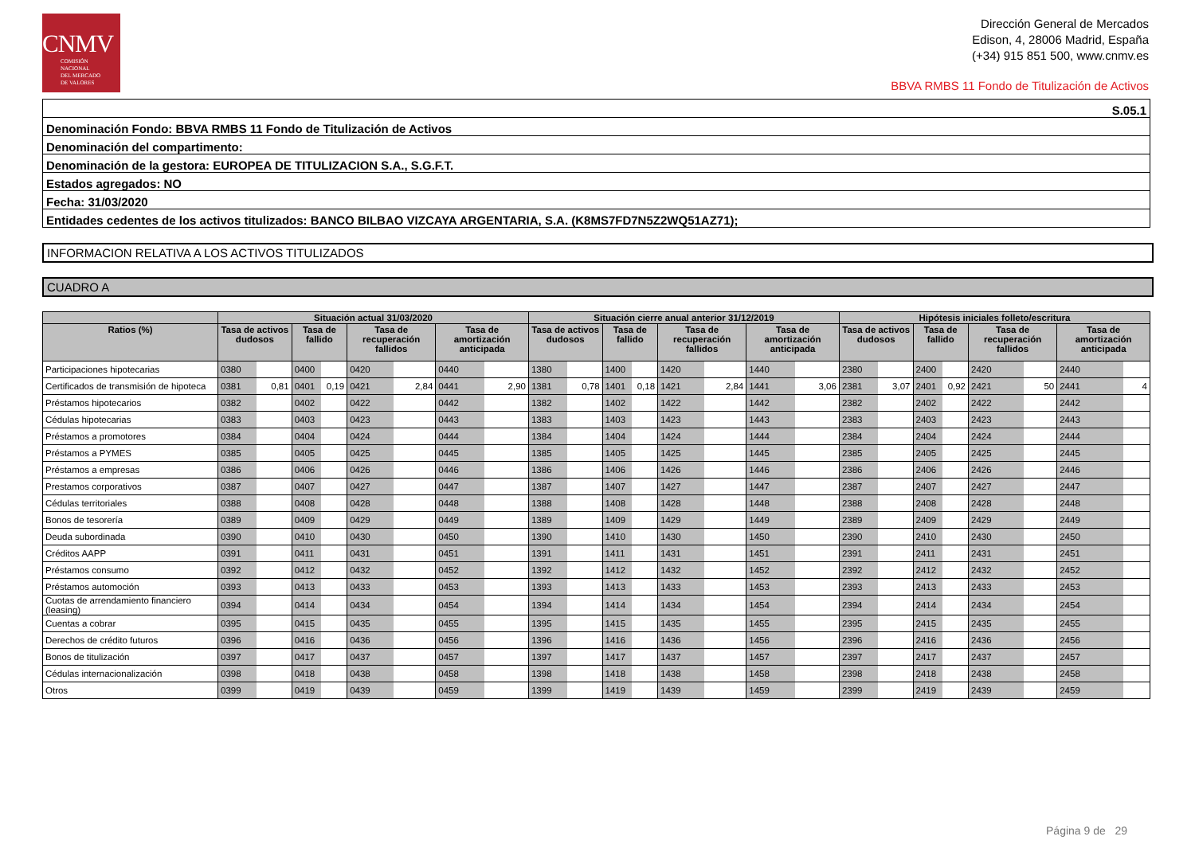CNMV
COMISIÓN
NACIONAL
DEL MERCADO
DE VALORES
Dirección General de Mercados
Edison, 4, 28006 Madrid, España
(+34) 915 851 500, www.cnmv.es
BBVA RMBS 11 Fondo de Titulización de Activos
| S.05.1 |
| Denominación Fondo: BBVA RMBS 11 Fondo de Titulización de Activos |
| Denominación del compartimento: |
| Denominación de la gestora: EUROPEA DE TITULIZACION S.A., S.G.F.T. |
| Estados agregados: NO |
| Fecha: 31/03/2020 |
| Entidades cedentes de los activos titulizados: BANCO BILBAO VIZCAYA ARGENTARIA, S.A. (K8MS7FD7N5Z2WQ51AZ71); |
INFORMACION RELATIVA A LOS ACTIVOS TITULIZADOS
CUADRO A
| | Situación actual 31/03/2020 | | | | | | | | Situación cierre anual anterior 31/12/2019 | | | | | | | | Hipótesis iniciales folleto/escritura | | | | | | | |
| --- | --- | --- | --- | --- | --- | --- | --- | --- | --- | --- | --- | --- | --- | --- | --- | --- | --- | --- | --- | --- | --- | --- | --- | --- |
| Ratios (%) | Tasa de activos dudosos | | Tasa de fallido | | Tasa de recuperación fallidos | | Tasa de amortización anticipada | | Tasa de activos dudosos | | Tasa de fallido | | Tasa de recuperación fallidos | | Tasa de amortización anticipada | | Tasa de activos dudosos | | Tasa de fallido | | Tasa de recuperación fallidos | | Tasa de amortización anticipada | |
| Participaciones hipotecarias | 0380 | | 0400 | | 0420 | | 0440 | | 1380 | | 1400 | | 1420 | | 1440 | | 2380 | | 2400 | | 2420 | | 2440 | |
| Certificados de transmisión de hipoteca | 0381 | 0,81 | 0401 | 0,19 | 0421 | 2,84 | 0441 | 2,90 | 1381 | 0,78 | 1401 | 0,18 | 1421 | 2,84 | 1441 | 3,06 | 2381 | 3,07 | 2401 | 0,92 | 2421 | 50 | 2441 | 4 |
| Préstamos hipotecarios | 0382 | | 0402 | | 0422 | | 0442 | | 1382 | | 1402 | | 1422 | | 1442 | | 2382 | | 2402 | | 2422 | | 2442 | |
| Cédulas hipotecarias | 0383 | | 0403 | | 0423 | | 0443 | | 1383 | | 1403 | | 1423 | | 1443 | | 2383 | | 2403 | | 2423 | | 2443 | |
| Préstamos a promotores | 0384 | | 0404 | | 0424 | | 0444 | | 1384 | | 1404 | | 1424 | | 1444 | | 2384 | | 2404 | | 2424 | | 2444 | |
| Préstamos a PYMES | 0385 | | 0405 | | 0425 | | 0445 | | 1385 | | 1405 | | 1425 | | 1445 | | 2385 | | 2405 | | 2425 | | 2445 | |
| Préstamos a empresas | 0386 | | 0406 | | 0426 | | 0446 | | 1386 | | 1406 | | 1426 | | 1446 | | 2386 | | 2406 | | 2426 | | 2446 | |
| Prestamos corporativos | 0387 | | 0407 | | 0427 | | 0447 | | 1387 | | 1407 | | 1427 | | 1447 | | 2387 | | 2407 | | 2427 | | 2447 | |
| Cédulas territoriales | 0388 | | 0408 | | 0428 | | 0448 | | 1388 | | 1408 | | 1428 | | 1448 | | 2388 | | 2408 | | 2428 | | 2448 | |
| Bonos de tesorería | 0389 | | 0409 | | 0429 | | 0449 | | 1389 | | 1409 | | 1429 | | 1449 | | 2389 | | 2409 | | 2429 | | 2449 | |
| Deuda subordinada | 0390 | | 0410 | | 0430 | | 0450 | | 1390 | | 1410 | | 1430 | | 1450 | | 2390 | | 2410 | | 2430 | | 2450 | |
| Créditos AAPP | 0391 | | 0411 | | 0431 | | 0451 | | 1391 | | 1411 | | 1431 | | 1451 | | 2391 | | 2411 | | 2431 | | 2451 | |
| Préstamos consumo | 0392 | | 0412 | | 0432 | | 0452 | | 1392 | | 1412 | | 1432 | | 1452 | | 2392 | | 2412 | | 2432 | | 2452 | |
| Préstamos automoción | 0393 | | 0413 | | 0433 | | 0453 | | 1393 | | 1413 | | 1433 | | 1453 | | 2393 | | 2413 | | 2433 | | 2453 | |
| Cuotas de arrendamiento financiero (leasing) | 0394 | | 0414 | | 0434 | | 0454 | | 1394 | | 1414 | | 1434 | | 1454 | | 2394 | | 2414 | | 2434 | | 2454 | |
| Cuentas a cobrar | 0395 | | 0415 | | 0435 | | 0455 | | 1395 | | 1415 | | 1435 | | 1455 | | 2395 | | 2415 | | 2435 | | 2455 | |
| Derechos de crédito futuros | 0396 | | 0416 | | 0436 | | 0456 | | 1396 | | 1416 | | 1436 | | 1456 | | 2396 | | 2416 | | 2436 | | 2456 | |
| Bonos de titulización | 0397 | | 0417 | | 0437 | | 0457 | | 1397 | | 1417 | | 1437 | | 1457 | | 2397 | | 2417 | | 2437 | | 2457 | |
| Cédulas internacionalización | 0398 | | 0418 | | 0438 | | 0458 | | 1398 | | 1418 | | 1438 | | 1458 | | 2398 | | 2418 | | 2438 | | 2458 | |
| Otros | 0399 | | 0419 | | 0439 | | 0459 | | 1399 | | 1419 | | 1439 | | 1459 | | 2399 | | 2419 | | 2439 | | 2459 | |
Página 9 de 29